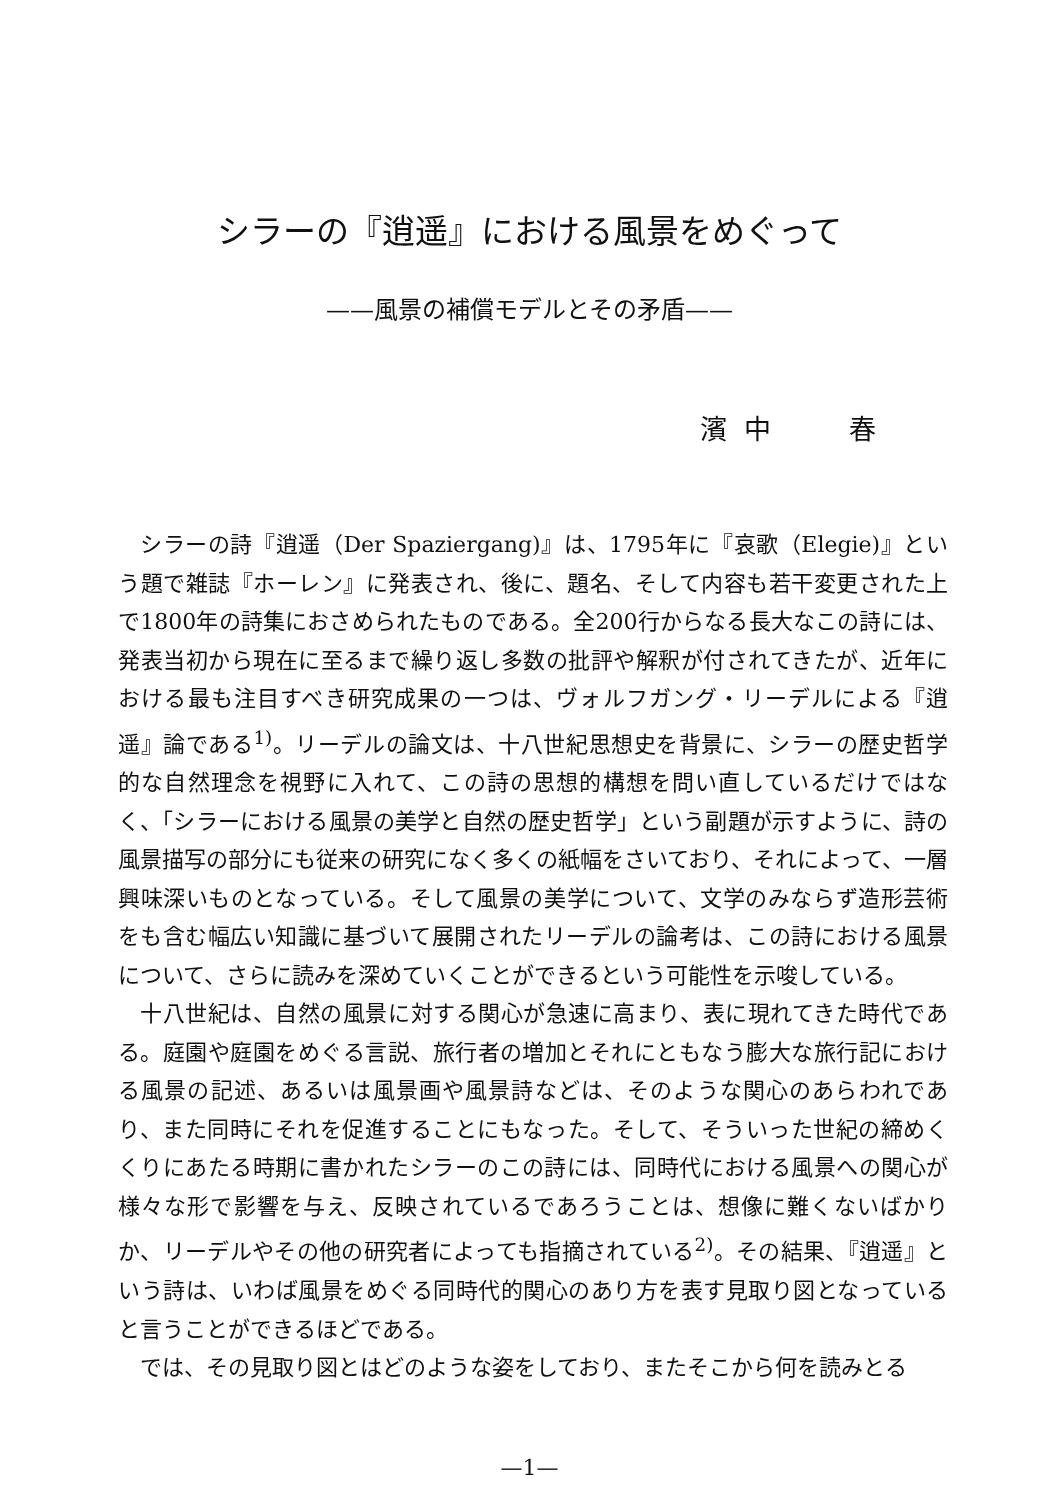シラーの『逍遥』における風景をめぐって
——風景の補償モデルとその矛盾——
濱 中　　 春
シラーの詩『逍遥（Der Spaziergang)』は、1795年に『哀歌（Elegie)』という題で雑誌『ホーレン』に発表され、後に、題名、そして内容も若干変更された上で1800年の詩集におさめられたものである。全200行からなる長大なこの詩には、発表当初から現在に至るまで繰り返し多数の批評や解釈が付されてきたが、近年における最も注目すべき研究成果の一つは、ヴォルフガング・リーデルによる『逍遥』論である<sup>1)</sup>。リーデルの論文は、十八世紀思想史を背景に、シラーの歴史哲学的な自然理念を視野に入れて、この詩の思想的構想を問い直しているだけではなく、「シラーにおける風景の美学と自然の歴史哲学」という副題が示すように、詩の風景描写の部分にも従来の研究になく多くの紙幅をさいており、それによって、一層興味深いものとなっている。そして風景の美学について、文学のみならず造形芸術をも含む幅広い知識に基づいて展開されたリーデルの論考は、この詩における風景について、さらに読みを深めていくことができるという可能性を示唆している。
十八世紀は、自然の風景に対する関心が急速に高まり、表に現れてきた時代である。庭園や庭園をめぐる言説、旅行者の増加とそれにともなう膨大な旅行記における風景の記述、あるいは風景画や風景詩などは、そのような関心のあらわれであり、また同時にそれを促進することにもなった。そして、そういった世紀の締めくくりにあたる時期に書かれたシラーのこの詩には、同時代における風景への関心が様々な形で影響を与え、反映されているであろうことは、想像に難くないばかりか、リーデルやその他の研究者によっても指摘されている<sup>2)</sup>。その結果、『逍遥』という詩は、いわば風景をめぐる同時代的関心のあり方を表す見取り図となっていると言うことができるほどである。
では、その見取り図とはどのような姿をしており、またそこから何を読みとる
—1—